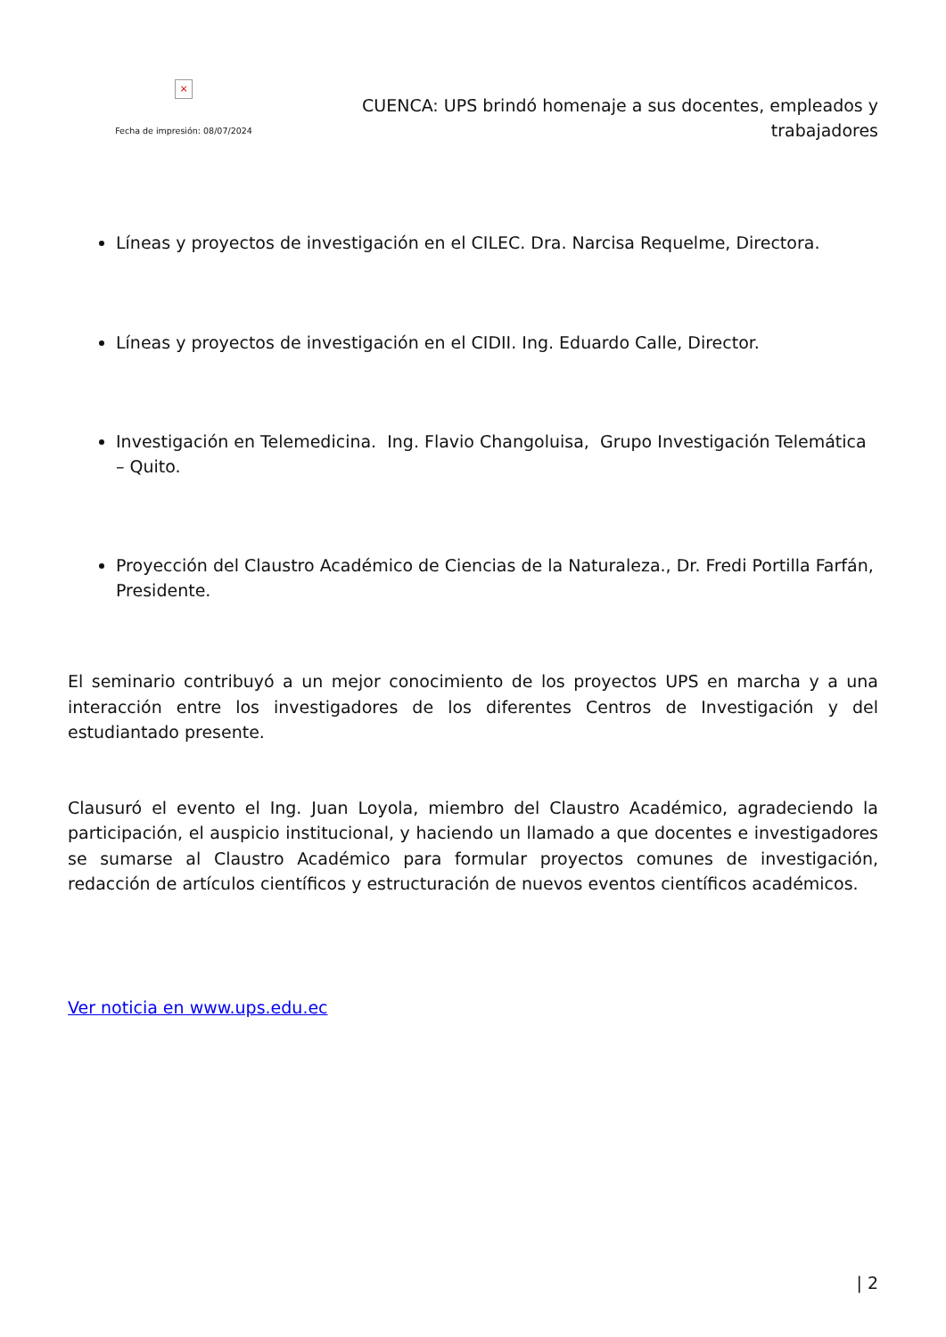×
Fecha de impresión: 08/07/2024
CUENCA: UPS brindó homenaje a sus docentes, empleados y trabajadores
Líneas y proyectos de investigación en el CILEC. Dra. Narcisa Requelme, Directora.
Líneas y proyectos de investigación en el CIDII. Ing. Eduardo Calle, Director.
Investigación en Telemedicina. Ing. Flavio Changoluisa, Grupo Investigación Telemática – Quito.
Proyección del Claustro Académico de Ciencias de la Naturaleza., Dr. Fredi Portilla Farfán, Presidente.
El seminario contribuyó a un mejor conocimiento de los proyectos UPS en marcha y a una interacción entre los investigadores de los diferentes Centros de Investigación y del estudiantado presente.
Clausuró el evento el Ing. Juan Loyola, miembro del Claustro Académico, agradeciendo la participación, el auspicio institucional, y haciendo un llamado a que docentes e investigadores se sumarse al Claustro Académico para formular proyectos comunes de investigación, redacción de artículos científicos y estructuración de nuevos eventos científicos académicos.
Ver noticia en www.ups.edu.ec
| 2